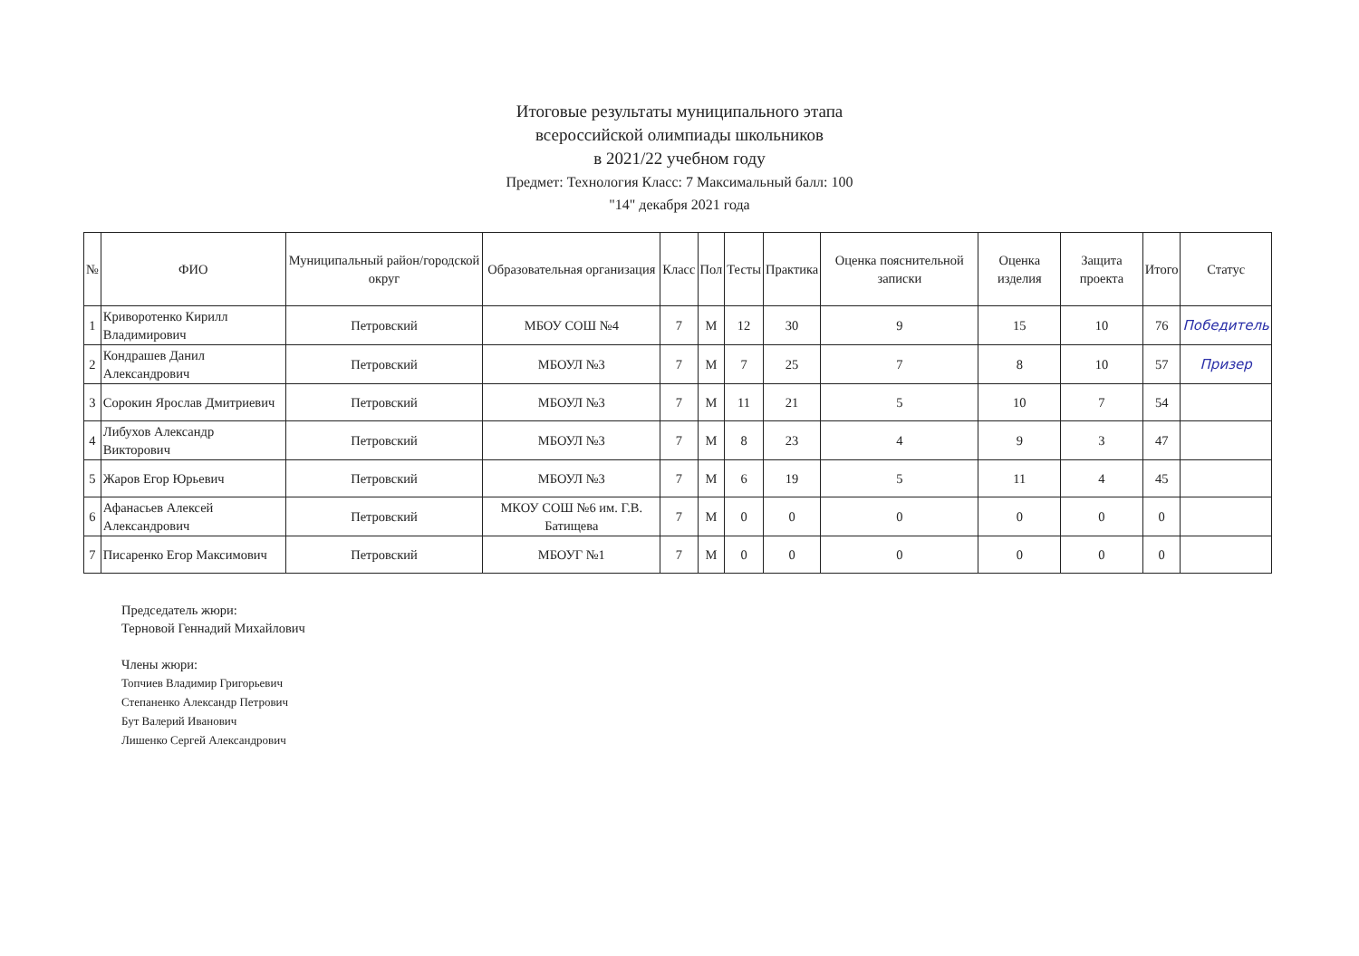Итоговые результаты муниципального этапа
всероссийской олимпиады школьников
в 2021/22 учебном году
Предмет: Технология Класс: 7 Максимальный балл: 100
"14" декабря 2021 года
| № | ФИО | Муниципальный район/городской округ | Образовательная организация | Класс | Пол | Тесты | Практика | Оценка пояснительной записки | Оценка изделия | Защита проекта | Итого | Статус |
| --- | --- | --- | --- | --- | --- | --- | --- | --- | --- | --- | --- | --- |
| 1 | Криворотенко Кирилл Владимирович | Петровский | МБОУ СОШ №4 | 7 | М | 12 | 30 | 9 | 15 | 10 | 76 | Победитель |
| 2 | Кондрашев Данил Александрович | Петровский | МБОУЛ №3 | 7 | М | 7 | 25 | 7 | 8 | 10 | 57 | Призер |
| 3 | Сорокин Ярослав Дмитриевич | Петровский | МБОУЛ №3 | 7 | М | 11 | 21 | 5 | 10 | 7 | 54 | |
| 4 | Либухов Александр Викторович | Петровский | МБОУЛ №3 | 7 | М | 8 | 23 | 4 | 9 | 3 | 47 | |
| 5 | Жаров Егор Юрьевич | Петровский | МБОУЛ №3 | 7 | М | 6 | 19 | 5 | 11 | 4 | 45 | |
| 6 | Афанасьев Алексей Александрович | Петровский | МКОУ СОШ №6 им. Г.В. Батищева | 7 | М | 0 | 0 | 0 | 0 | 0 | 0 | |
| 7 | Писаренко Егор Максимович | Петровский | МБОУГ №1 | 7 | М | 0 | 0 | 0 | 0 | 0 | 0 | |
Председатель жюри:
Терновой Геннадий Михайлович
Члены жюри:
Топчиев Владимир Григорьевич
Степаненко Александр Петрович
Бут Валерий Иванович
Лишенко Сергей Александрович